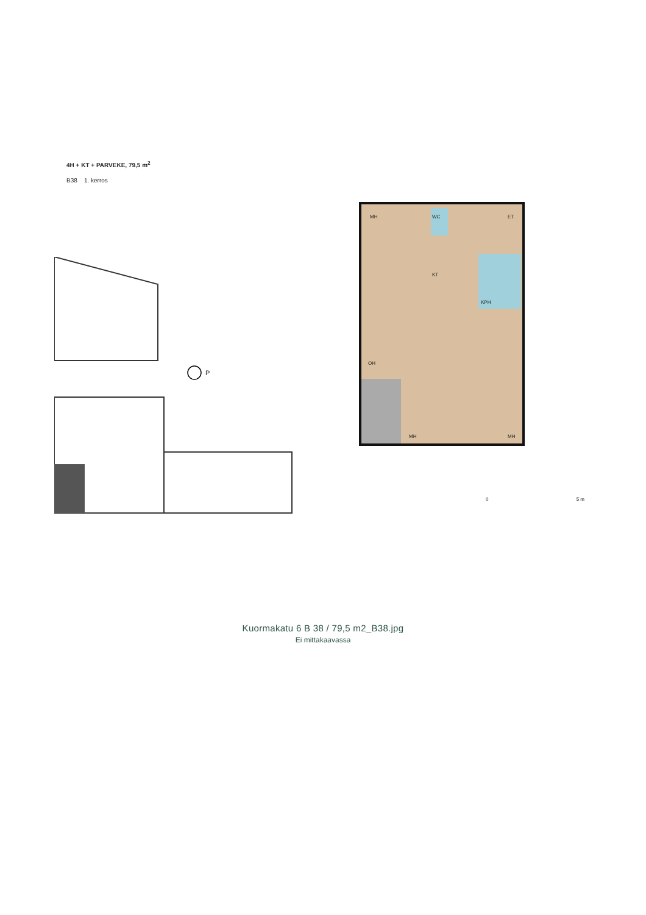4H + KT + PARVEKE, 79,5 m<sup>2</sup>
B38 1. kerros
P
MH WC ET
KT
KPH
OH
MH MH
0 5 m
Kuormakatu 6 B 38 / 79,5 m2_B38.jpg
Ei mittakaavassa